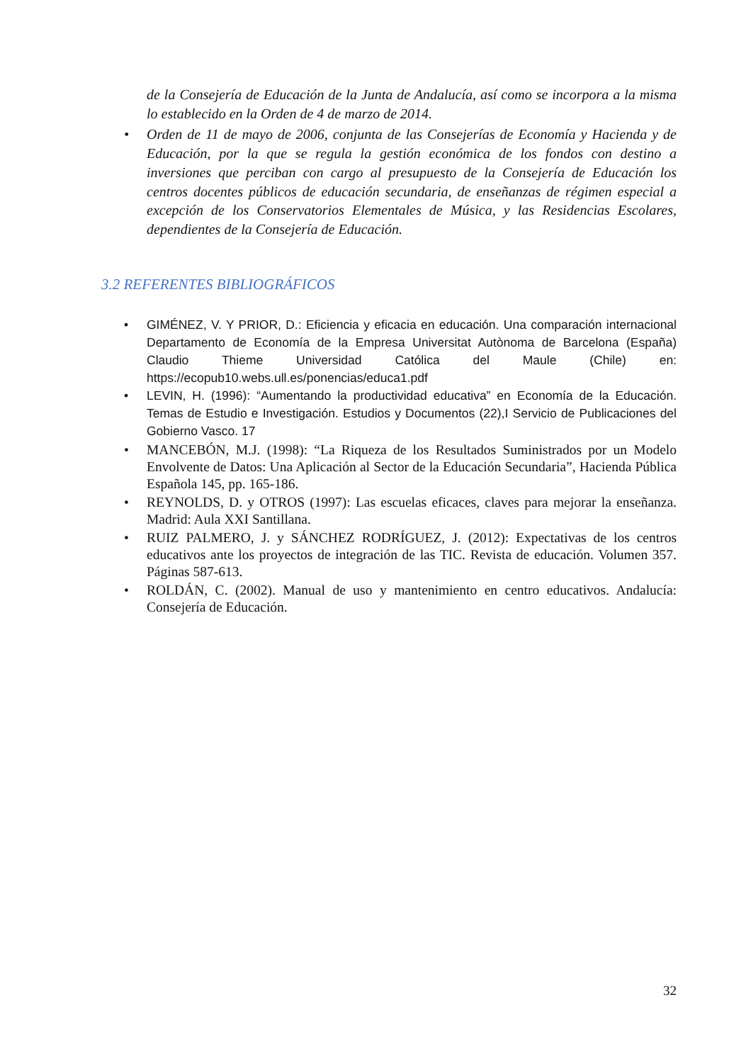de la Consejería de Educación de la Junta de Andalucía, así como se incorpora a la misma lo establecido en la Orden de 4 de marzo de 2014.
• Orden de 11 de mayo de 2006, conjunta de las Consejerías de Economía y Hacienda y de Educación, por la que se regula la gestión económica de los fondos con destino a inversiones que perciban con cargo al presupuesto de la Consejería de Educación los centros docentes públicos de educación secundaria, de enseñanzas de régimen especial a excepción de los Conservatorios Elementales de Música, y las Residencias Escolares, dependientes de la Consejería de Educación.
3.2 REFERENTES BIBLIOGRÁFICOS
• GIMÉNEZ, V. Y PRIOR, D.: Eficiencia y eficacia en educación. Una comparación internacional Departamento de Economía de la Empresa Universitat Autònoma de Barcelona (España) Claudio Thieme Universidad Católica del Maule (Chile) en: https://ecopub10.webs.ull.es/ponencias/educa1.pdf
• LEVIN, H. (1996): “Aumentando la productividad educativa” en Economía de la Educación. Temas de Estudio e Investigación. Estudios y Documentos (22),I Servicio de Publicaciones del Gobierno Vasco. 17
• MANCEBÓN, M.J. (1998): “La Riqueza de los Resultados Suministrados por un Modelo Envolvente de Datos: Una Aplicación al Sector de la Educación Secundaria”, Hacienda Pública Española 145, pp. 165-186.
• REYNOLDS, D. y OTROS (1997): Las escuelas eficaces, claves para mejorar la enseñanza. Madrid: Aula XXI Santillana.
• RUIZ PALMERO, J. y SÁNCHEZ RODRÍGUEZ, J. (2012): Expectativas de los centros educativos ante los proyectos de integración de las TIC. Revista de educación. Volumen 357. Páginas 587-613.
• ROLDÁN, C. (2002). Manual de uso y mantenimiento en centro educativos. Andalucía: Consejería de Educación.
32